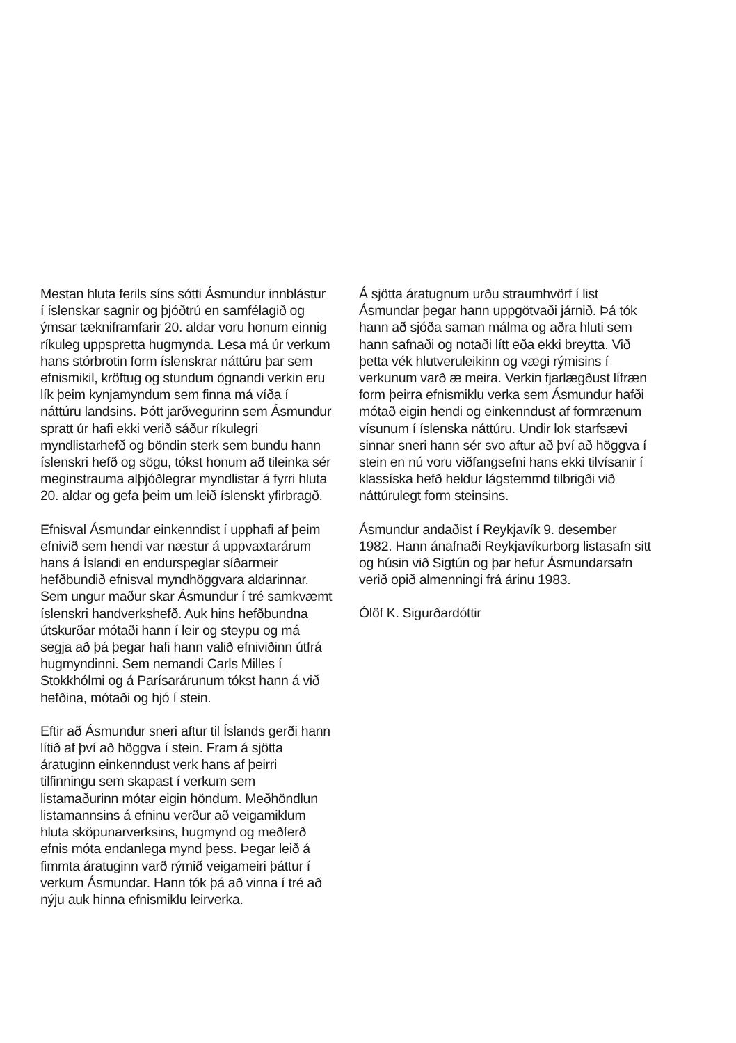Mestan hluta ferils síns sótti Ásmundur innblástur í íslenskar sagnir og þjóðtrú en samfélagið og ýmsar tækniframfarir 20. aldar voru honum einnig ríkuleg uppspretta hugmynda. Lesa má úr verkum hans stórbrotin form íslenskrar náttúru þar sem efnismikil, kröftug og stundum ógnandi verkin eru lík þeim kynjamyndum sem finna má víða í náttúru landsins. Þótt jarðvegurinn sem Ásmundur spratt úr hafi ekki verið sáður ríkulegri myndlistarhefð og böndin sterk sem bundu hann íslenskri hefð og sögu, tókst honum að tileinka sér meginstrauma alþjóðlegrar myndlistar á fyrri hluta 20. aldar og gefa þeim um leið íslenskt yfirbragð.
Efnisval Ásmundar einkenndist í upphafi af þeim efnivið sem hendi var næstur á uppvaxtarárum hans á Íslandi en endurspeglar síðarmeir hefðbundið efnisval myndhöggvara aldarinnar. Sem ungur maður skar Ásmundur í tré samkvæmt íslenskri handverkshefð. Auk hins hefðbundna útskurðar mótaði hann í leir og steypu og má segja að þá þegar hafi hann valið efniviðinn útfrá hugmyndinni. Sem nemandi Carls Milles í Stokkhólmi og á Parísarárunum tókst hann á við hefðina, mótaði og hjó í stein.
Eftir að Ásmundur sneri aftur til Íslands gerði hann lítið af því að höggva í stein. Fram á sjötta áratuginn einkenndust verk hans af þeirri tilfinningu sem skapast í verkum sem listamaðurinn mótar eigin höndum. Meðhöndlun listamannsins á efninu verður að veigamiklum hluta sköpunarverksins, hugmynd og meðferð efnis móta endanlega mynd þess. Þegar leið á fimmta áratuginn varð rýmið veigameiri þáttur í verkum Ásmundar. Hann tók þá að vinna í tré að nýju auk hinna efnismiklu leirverka.
Á sjötta áratugnum urðu straumhvörf í list Ásmundar þegar hann uppgötvaði járnið. Þá tók hann að sjóða saman málma og aðra hluti sem hann safnaði og notaði lítt eða ekki breytta. Við þetta vék hlutveruleikinn og vægi rýmisins í verkunum varð æ meira. Verkin fjarlægðust lífræn form þeirra efnismiklu verka sem Ásmundur hafði mótað eigin hendi og einkenndust af formrænum vísunum í íslenska náttúru. Undir lok starfsævi sinnar sneri hann sér svo aftur að því að höggva í stein en nú voru viðfangsefni hans ekki tilvísanir í klassíska hefð heldur lágstemmd tilbrigði við náttúrulegt form steinsins.
Ásmundur andaðist í Reykjavík 9. desember 1982. Hann ánafnaði Reykjavíkurborg listasafn sitt og húsin við Sigtún og þar hefur Ásmundarsafn verið opið almenningi frá árinu 1983.
Ólöf K. Sigurðardóttir